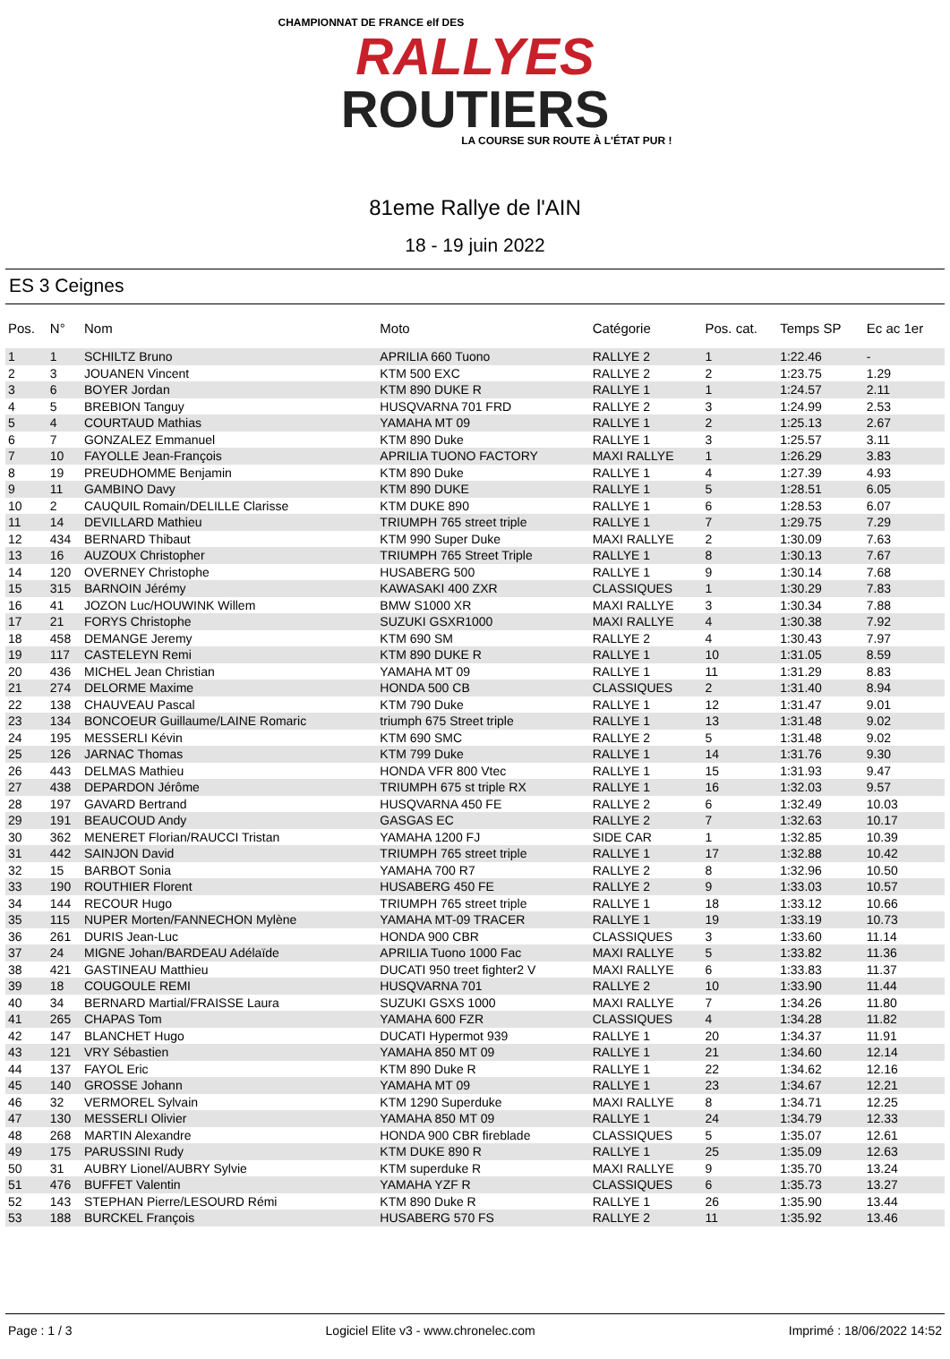CHAMPIONNAT DE FRANCE elf DES
RALLYES
ROUTIERS
LA COURSE SUR ROUTE À L'ÉTAT PUR !
81eme Rallye de l'AIN
18 - 19 juin 2022
ES 3 Ceignes
| Pos. | N° | Nom | Moto | Catégorie | Pos. cat. | Temps SP | Ec ac 1er |
| --- | --- | --- | --- | --- | --- | --- | --- |
| 1 | 1 | SCHILTZ Bruno | APRILIA 660 Tuono | RALLYE 2 | 1 | 1:22.46 | - |
| 2 | 3 | JOUANEN Vincent | KTM 500 EXC | RALLYE 2 | 2 | 1:23.75 | 1.29 |
| 3 | 6 | BOYER Jordan | KTM 890 DUKE R | RALLYE 1 | 1 | 1:24.57 | 2.11 |
| 4 | 5 | BREBION Tanguy | HUSQVARNA 701 FRD | RALLYE 2 | 3 | 1:24.99 | 2.53 |
| 5 | 4 | COURTAUD Mathias | YAMAHA MT 09 | RALLYE 1 | 2 | 1:25.13 | 2.67 |
| 6 | 7 | GONZALEZ Emmanuel | KTM 890 Duke | RALLYE 1 | 3 | 1:25.57 | 3.11 |
| 7 | 10 | FAYOLLE Jean-François | APRILIA TUONO FACTORY | MAXI RALLYE | 1 | 1:26.29 | 3.83 |
| 8 | 19 | PREUDHOMME Benjamin | KTM 890 Duke | RALLYE 1 | 4 | 1:27.39 | 4.93 |
| 9 | 11 | GAMBINO Davy | KTM 890 DUKE | RALLYE 1 | 5 | 1:28.51 | 6.05 |
| 10 | 2 | CAUQUIL Romain/DELILLE Clarisse | KTM DUKE 890 | RALLYE 1 | 6 | 1:28.53 | 6.07 |
| 11 | 14 | DEVILLARD Mathieu | TRIUMPH 765 street triple | RALLYE 1 | 7 | 1:29.75 | 7.29 |
| 12 | 434 | BERNARD Thibaut | KTM 990 Super Duke | MAXI RALLYE | 2 | 1:30.09 | 7.63 |
| 13 | 16 | AUZOUX Christopher | TRIUMPH 765 Street Triple | RALLYE 1 | 8 | 1:30.13 | 7.67 |
| 14 | 120 | OVERNEY Christophe | HUSABERG 500 | RALLYE 1 | 9 | 1:30.14 | 7.68 |
| 15 | 315 | BARNOIN Jérémy | KAWASAKI 400 ZXR | CLASSIQUES | 1 | 1:30.29 | 7.83 |
| 16 | 41 | JOZON Luc/HOUWINK Willem | BMW S1000 XR | MAXI RALLYE | 3 | 1:30.34 | 7.88 |
| 17 | 21 | FORYS Christophe | SUZUKI GSXR1000 | MAXI RALLYE | 4 | 1:30.38 | 7.92 |
| 18 | 458 | DEMANGE Jeremy | KTM 690 SM | RALLYE 2 | 4 | 1:30.43 | 7.97 |
| 19 | 117 | CASTELEYN Remi | KTM 890 DUKE R | RALLYE 1 | 10 | 1:31.05 | 8.59 |
| 20 | 436 | MICHEL Jean Christian | YAMAHA MT 09 | RALLYE 1 | 11 | 1:31.29 | 8.83 |
| 21 | 274 | DELORME Maxime | HONDA 500 CB | CLASSIQUES | 2 | 1:31.40 | 8.94 |
| 22 | 138 | CHAUVEAU Pascal | KTM 790 Duke | RALLYE 1 | 12 | 1:31.47 | 9.01 |
| 23 | 134 | BONCOEUR Guillaume/LAINE Romaric | triumph 675 Street triple | RALLYE 1 | 13 | 1:31.48 | 9.02 |
| 24 | 195 | MESSERLI Kévin | KTM 690 SMC | RALLYE 2 | 5 | 1:31.48 | 9.02 |
| 25 | 126 | JARNAC Thomas | KTM 799 Duke | RALLYE 1 | 14 | 1:31.76 | 9.30 |
| 26 | 443 | DELMAS Mathieu | HONDA VFR 800 Vtec | RALLYE 1 | 15 | 1:31.93 | 9.47 |
| 27 | 438 | DEPARDON Jérôme | TRIUMPH 675 st triple RX | RALLYE 1 | 16 | 1:32.03 | 9.57 |
| 28 | 197 | GAVARD Bertrand | HUSQVARNA 450 FE | RALLYE 2 | 6 | 1:32.49 | 10.03 |
| 29 | 191 | BEAUCOUD Andy | GASGAS EC | RALLYE 2 | 7 | 1:32.63 | 10.17 |
| 30 | 362 | MENERET Florian/RAUCCI Tristan | YAMAHA 1200 FJ | SIDE CAR | 1 | 1:32.85 | 10.39 |
| 31 | 442 | SAINJON David | TRIUMPH 765 street triple | RALLYE 1 | 17 | 1:32.88 | 10.42 |
| 32 | 15 | BARBOT Sonia | YAMAHA 700 R7 | RALLYE 2 | 8 | 1:32.96 | 10.50 |
| 33 | 190 | ROUTHIER Florent | HUSABERG 450 FE | RALLYE 2 | 9 | 1:33.03 | 10.57 |
| 34 | 144 | RECOUR Hugo | TRIUMPH 765 street triple | RALLYE 1 | 18 | 1:33.12 | 10.66 |
| 35 | 115 | NUPER Morten/FANNECHON Mylène | YAMAHA MT-09 TRACER | RALLYE 1 | 19 | 1:33.19 | 10.73 |
| 36 | 261 | DURIS Jean-Luc | HONDA 900 CBR | CLASSIQUES | 3 | 1:33.60 | 11.14 |
| 37 | 24 | MIGNE Johan/BARDEAU Adélaïde | APRILIA Tuono 1000 Fac | MAXI RALLYE | 5 | 1:33.82 | 11.36 |
| 38 | 421 | GASTINEAU Matthieu | DUCATI 950 treet fighter2 V | MAXI RALLYE | 6 | 1:33.83 | 11.37 |
| 39 | 18 | COUGOULE REMI | HUSQVARNA 701 | RALLYE 2 | 10 | 1:33.90 | 11.44 |
| 40 | 34 | BERNARD Martial/FRAISSE Laura | SUZUKI GSXS 1000 | MAXI RALLYE | 7 | 1:34.26 | 11.80 |
| 41 | 265 | CHAPAS Tom | YAMAHA 600 FZR | CLASSIQUES | 4 | 1:34.28 | 11.82 |
| 42 | 147 | BLANCHET Hugo | DUCATI Hypermot 939 | RALLYE 1 | 20 | 1:34.37 | 11.91 |
| 43 | 121 | VRY Sébastien | YAMAHA 850 MT 09 | RALLYE 1 | 21 | 1:34.60 | 12.14 |
| 44 | 137 | FAYOL Eric | KTM 890 Duke R | RALLYE 1 | 22 | 1:34.62 | 12.16 |
| 45 | 140 | GROSSE Johann | YAMAHA MT 09 | RALLYE 1 | 23 | 1:34.67 | 12.21 |
| 46 | 32 | VERMOREL Sylvain | KTM 1290 Superduke | MAXI RALLYE | 8 | 1:34.71 | 12.25 |
| 47 | 130 | MESSERLI Olivier | YAMAHA 850 MT 09 | RALLYE 1 | 24 | 1:34.79 | 12.33 |
| 48 | 268 | MARTIN Alexandre | HONDA 900 CBR fireblade | CLASSIQUES | 5 | 1:35.07 | 12.61 |
| 49 | 175 | PARUSSINI Rudy | KTM DUKE 890 R | RALLYE 1 | 25 | 1:35.09 | 12.63 |
| 50 | 31 | AUBRY Lionel/AUBRY Sylvie | KTM superduke R | MAXI RALLYE | 9 | 1:35.70 | 13.24 |
| 51 | 476 | BUFFET Valentin | YAMAHA YZF R | CLASSIQUES | 6 | 1:35.73 | 13.27 |
| 52 | 143 | STEPHAN Pierre/LESOURD Rémi | KTM 890 Duke R | RALLYE 1 | 26 | 1:35.90 | 13.44 |
| 53 | 188 | BURCKEL François | HUSABERG 570 FS | RALLYE 2 | 11 | 1:35.92 | 13.46 |
Page : 1 / 3 Logiciel Elite v3 - www.chronelec.com Imprimé : 18/06/2022 14:52